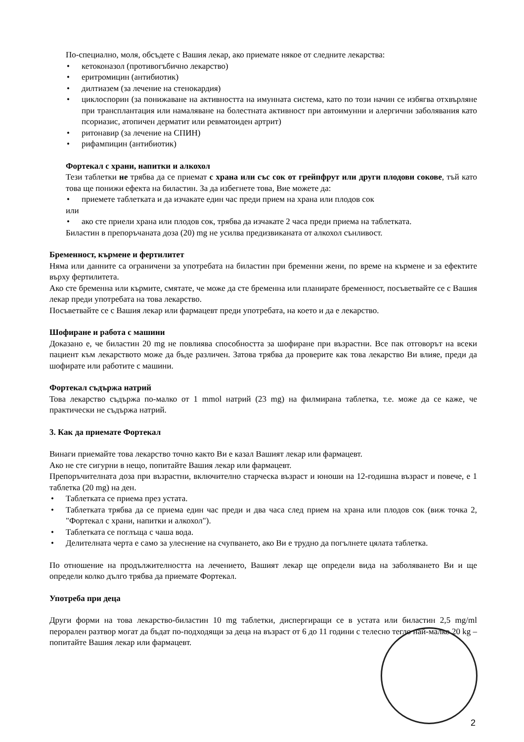По-специално, моля, обсъдете с Вашия лекар, ако приемате някое от следните лекарства:
• кетоконазол (противогъбично лекарство)
• еритромицин (антибиотик)
• дилтиазем (за лечение на стенокардия)
• циклоспорин (за понижаване на активността на имунната система, като по този начин се избягва отхвърляне при трансплантация или намаляване на болестната активност при автоимунни и алергични заболявания като псориазис, атопичен дерматит или ревматоиден артрит)
• ритонавир (за лечение на СПИН)
• рифампицин (антибиотик)
Фортекал с храни, напитки и алкохол
Тези таблетки не трябва да се приемат с храна или със сок от грейпфрут или други плодови сокове, тъй като това ще понижи ефекта на биластин. За да избегнете това, Вие можете да:
• приемете таблетката и да изчакате един час преди прием на храна или плодов сок
или
• ако сте приели храна или плодов сок, трябва да изчакате 2 часа преди приема на таблетката.
Биластин в препоръчаната доза (20) mg не усилва предизвиканата от алкохол сънливост.
Бременност, кърмене и фертилитет
Няма или данните са ограничени за употребата на биластин при бременни жени, по време на кърмене и за ефектите върху фертилитета.
Ако сте бременна или кърмите, смятате, че може да сте бременна или планирате бременност, посъветвайте се с Вашия лекар преди употребата на това лекарство.
Посъветвайте се с Вашия лекар или фармацевт преди употребата, на което и да е лекарство.
Шофиране и работа с машини
Доказано е, че биластин 20 mg не повлиява способността за шофиране при възрастни. Все пак отговорът на всеки пациент към лекарството може да бъде различен. Затова трябва да проверите как това лекарство Ви влияе, преди да шофирате или работите с машини.
Фортекал съдържа натрий
Това лекарство съдържа по-малко от 1 mmol натрий (23 mg) на филмирана таблетка, т.е. може да се каже, че практически не съдържа натрий.
3. Как да приемате Фортекал
Винаги приемайте това лекарство точно както Ви е казал Вашият лекар или фармацевт.
Ако не сте сигурни в нещо, попитайте Вашия лекар или фармацевт.
Препоръчителната доза при възрастни, включително старческа възраст и юноши на 12-годишна възраст и повече, е 1 таблетка (20 mg) на ден.
• Таблетката се приема през устата.
• Таблетката трябва да се приема един час преди и два часа след прием на храна или плодов сок (виж точка 2, "Фортекал с храни, напитки и алкохол").
• Таблетката се поглъща с чаша вода.
• Делителната черта е само за улеснение на счупването, ако Ви е трудно да погълнете цялата таблетка.
По отношение на продължителността на лечението, Вашият лекар ще определи вида на заболяването Ви и ще определи колко дълго трябва да приемате Фортекал.
Употреба при деца
Други форми на това лекарство-биластин 10 mg таблетки, диспергиращи се в устата или биластин 2,5 mg/ml перорален разтвор могат да бъдат по-подходящи за деца на възраст от 6 до 11 години с телесно тегло най-малко 20 kg – попитайте Вашия лекар или фармацевт.
2